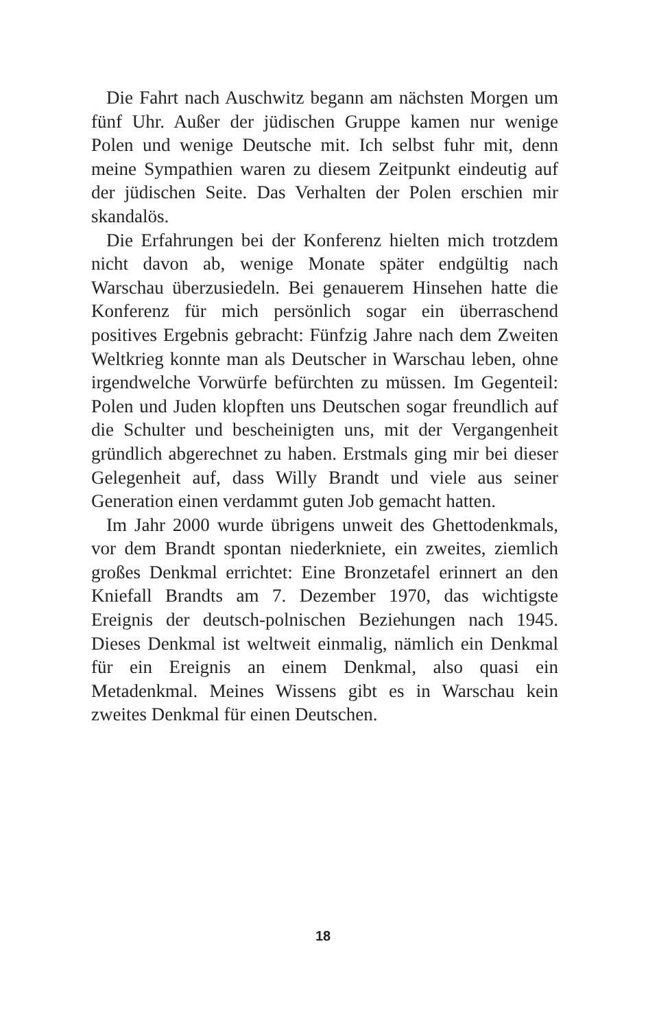Die Fahrt nach Auschwitz begann am nächsten Morgen um fünf Uhr. Außer der jüdischen Gruppe kamen nur wenige Polen und wenige Deutsche mit. Ich selbst fuhr mit, denn meine Sympathien waren zu diesem Zeitpunkt eindeutig auf der jüdischen Seite. Das Verhalten der Polen erschien mir skandalös.
Die Erfahrungen bei der Konferenz hielten mich trotzdem nicht davon ab, wenige Monate später endgültig nach Warschau überzusiedeln. Bei genauerem Hinsehen hatte die Konferenz für mich persönlich sogar ein überraschend positives Ergebnis gebracht: Fünfzig Jahre nach dem Zweiten Weltkrieg konnte man als Deutscher in Warschau leben, ohne irgendwelche Vorwürfe befürchten zu müssen. Im Gegenteil: Polen und Juden klopften uns Deutschen sogar freundlich auf die Schulter und bescheinigten uns, mit der Vergangenheit gründlich abgerechnet zu haben. Erstmals ging mir bei dieser Gelegenheit auf, dass Willy Brandt und viele aus seiner Generation einen verdammt guten Job gemacht hatten.
Im Jahr 2000 wurde übrigens unweit des Ghettodenkmals, vor dem Brandt spontan niederkniete, ein zweites, ziemlich großes Denkmal errichtet: Eine Bronzetafel erinnert an den Kniefall Brandts am 7. Dezember 1970, das wichtigste Ereignis der deutsch-polnischen Beziehungen nach 1945. Dieses Denkmal ist weltweit einmalig, nämlich ein Denkmal für ein Ereignis an einem Denkmal, also quasi ein Metadenkmal. Meines Wissens gibt es in Warschau kein zweites Denkmal für einen Deutschen.
18